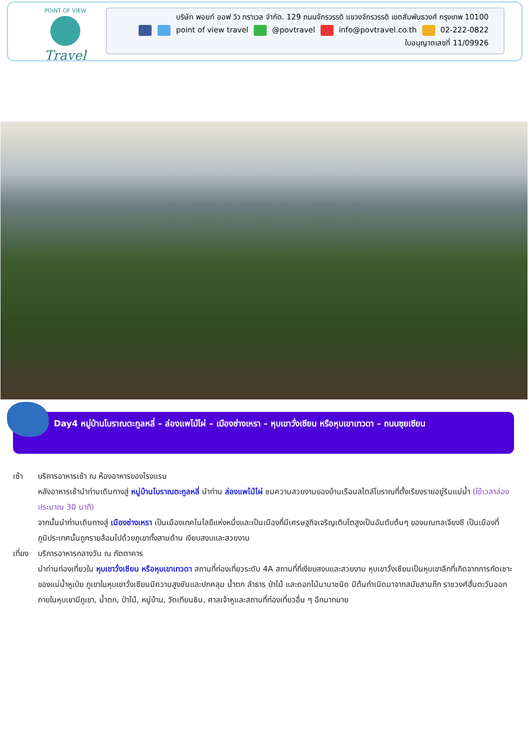POINT OF VIEW
Travel
บริษัท พอยท์ ออฟ วิว ทราเวล จำกัด. 129 ถนนจักรวรรดิ แขวงจักรวรรดิ เขตสัมพันธวงศ์ กรุงเทพ 10100
point of view travel @povtravel info@povtravel.co.th 02-222-0822
ใบอนุญาตเลขที่ 11/09926
Day4 หมู่บ้านโบราณตะกูลหลี่ – ล่องแพไม้ไผ่ – เมืองซ่างเหรา – หุบเขาวั่งเซียน หรือหุบเขาเทวดา – ถนนซุยเซียน
เช้า บริการอาหารเช้า ณ ห้องอาหารของโรงแรม
หลังอาหารเช้านำท่านเดินทางสู่ หมู่บ้านโบราณตะกูลหลี่ นำท่าน ล่องแพไม้ไผ่ ชมความสวยงามของบ้านเรือนสไตล์โบราณที่ตั้งเรียงรายอยู่ริมแม่น้ำ (ใช้เวลาล่องประมาณ 30 นาที)
จากนั้นนำท่านเดินทางสู่ เมืองซ่างเหรา เป็นเมืองเทคโนโลยีแห่งหนึ่งและเป็นเมืองที่มีเศรษฐกิจเจริญเติบโตสูงเป็นอันดับต้นๆ ของมณฑลเจียงซี เป็นเมืองที่ภูมิประเทศนั้นถูกรายล้อมไปด้วยภูเขาทั้งสามด้าน เงียบสงบและสวยงาม
เที่ยง
บริการอาหารกลางวัน ณ ภัตตาคาร
นำท่านท่องเที่ยวใน หุบเขาวั่งเซียน หรือหุบเขาเทวดา สถานที่ท่องเที่ยวระดับ 4A สถานที่ที่เงียบสงบและสวยงาม หุบเขาวั่งเซียนเป็นหุบเขาลึกที่เกิดจากการกัดเซาะของแม่น้ำหูเป่ย ภูเขาในหุบเขาวั่งเซียนมีความสูงชันและปกคลุม น้ำตก ลำธาร ป่าไม้ และดอกไม้นานาชนิด มีต้นกำเนิดมาจากสมัยสามก๊ก ราชวงศ์ฮั่นตะวันออก ภายในหุบเขามีภูเขา, น้ำตก, ป่าไม้, หมู่บ้าน, วัดเทียนซิน, ศาลเจ้าหูและสถานที่ท่องเที่ยวอื่น ๆ อีกมากมาย